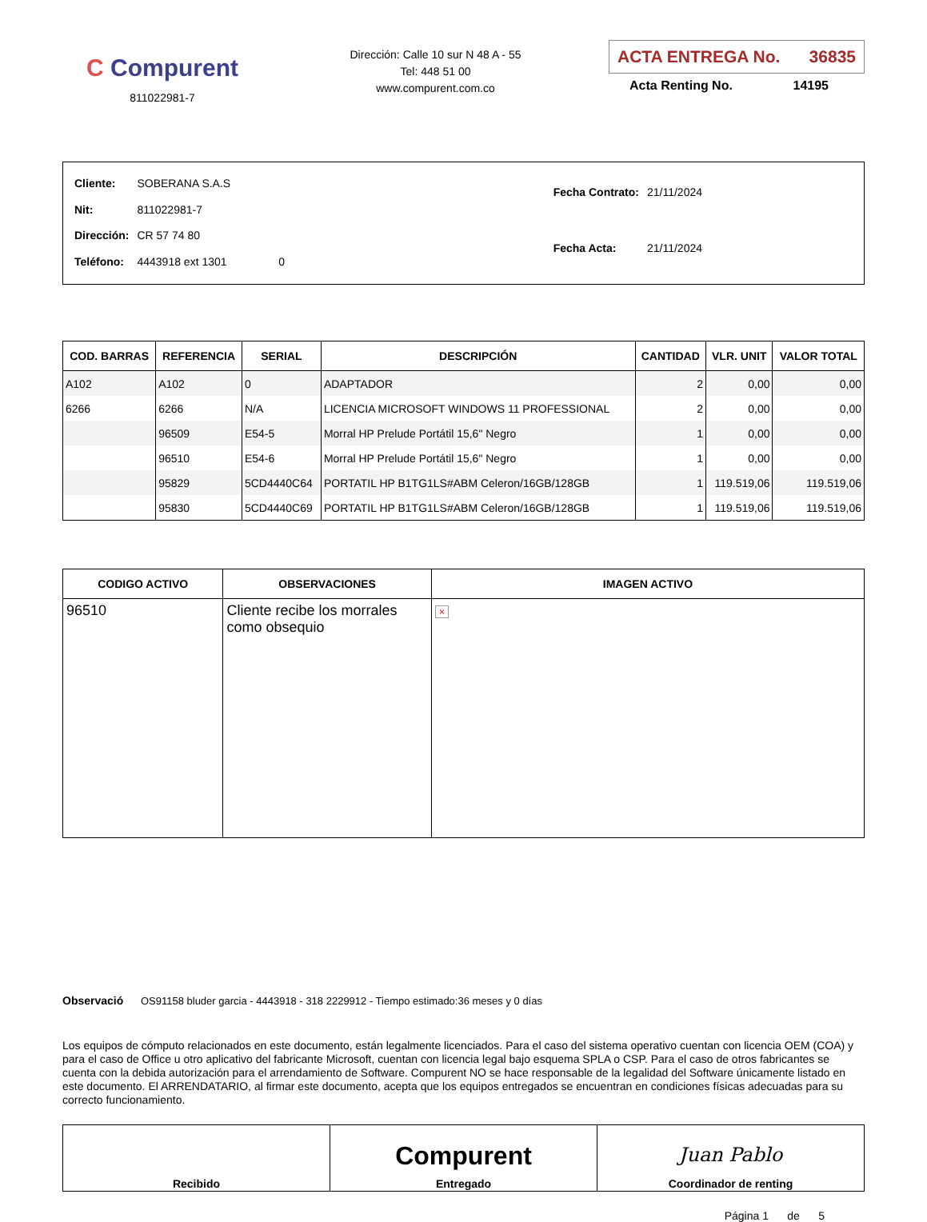C Compurent
811022981-7
Dirección: Calle 10 sur N 48 A - 55
Tel: 448 51 00
www.compurent.com.co
ACTA ENTREGA No. 36835
Acta Renting No. 14195
| Cliente: | SOBERANA S.A.S | |
| Nit: | 811022981-7 | |
| Dirección: | CR 57 74 80 | |
| Teléfono: | 4443918 ext 1301 | 0 |
| Fecha Contrato: | 21/11/2024 |
| Fecha Acta: | 21/11/2024 |
| COD. BARRAS | REFERENCIA | SERIAL | DESCRIPCIÓN | CANTIDAD | VLR. UNIT | VALOR TOTAL |
| --- | --- | --- | --- | --- | --- | --- |
| A102 | A102 | 0 | ADAPTADOR | 2 | 0,00 | 0,00 |
| 6266 | 6266 | N/A | LICENCIA MICROSOFT WINDOWS 11 PROFESSIONAL | 2 | 0,00 | 0,00 |
| | 96509 | E54-5 | Morral HP Prelude Portátil 15,6" Negro | 1 | 0,00 | 0,00 |
| | 96510 | E54-6 | Morral HP Prelude Portátil 15,6" Negro | 1 | 0,00 | 0,00 |
| | 95829 | 5CD4440C64 | PORTATIL HP B1TG1LS#ABM Celeron/16GB/128GB | 1 | 119.519,06 | 119.519,06 |
| | 95830 | 5CD4440C69 | PORTATIL HP B1TG1LS#ABM Celeron/16GB/128GB | 1 | 119.519,06 | 119.519,06 |
| CODIGO ACTIVO | OBSERVACIONES | IMAGEN ACTIVO |
| --- | --- | --- |
| 96510 | Cliente recibe los morrales como obsequio | × |
Observació OS91158 bluder garcia - 4443918 - 318 2229912 - Tiempo estimado:36 meses y 0 días
Los equipos de cómputo relacionados en este documento, están legalmente licenciados. Para el caso del sistema operativo cuentan con licencia OEM (COA) y para el caso de Office u otro aplicativo del fabricante Microsoft, cuentan con licencia legal bajo esquema SPLA o CSP. Para el caso de otros fabricantes se cuenta con la debida autorización para el arrendamiento de Software. Compurent NO se hace responsable de la legalidad del Software únicamente listado en este documento. El ARRENDATARIO, al firmar este documento, acepta que los equipos entregados se encuentran en condiciones físicas adecuadas para su correcto funcionamiento.
| Recibido | Compurent Entregado | Juan Pablo Coordinador de renting |
Página 1 de 5